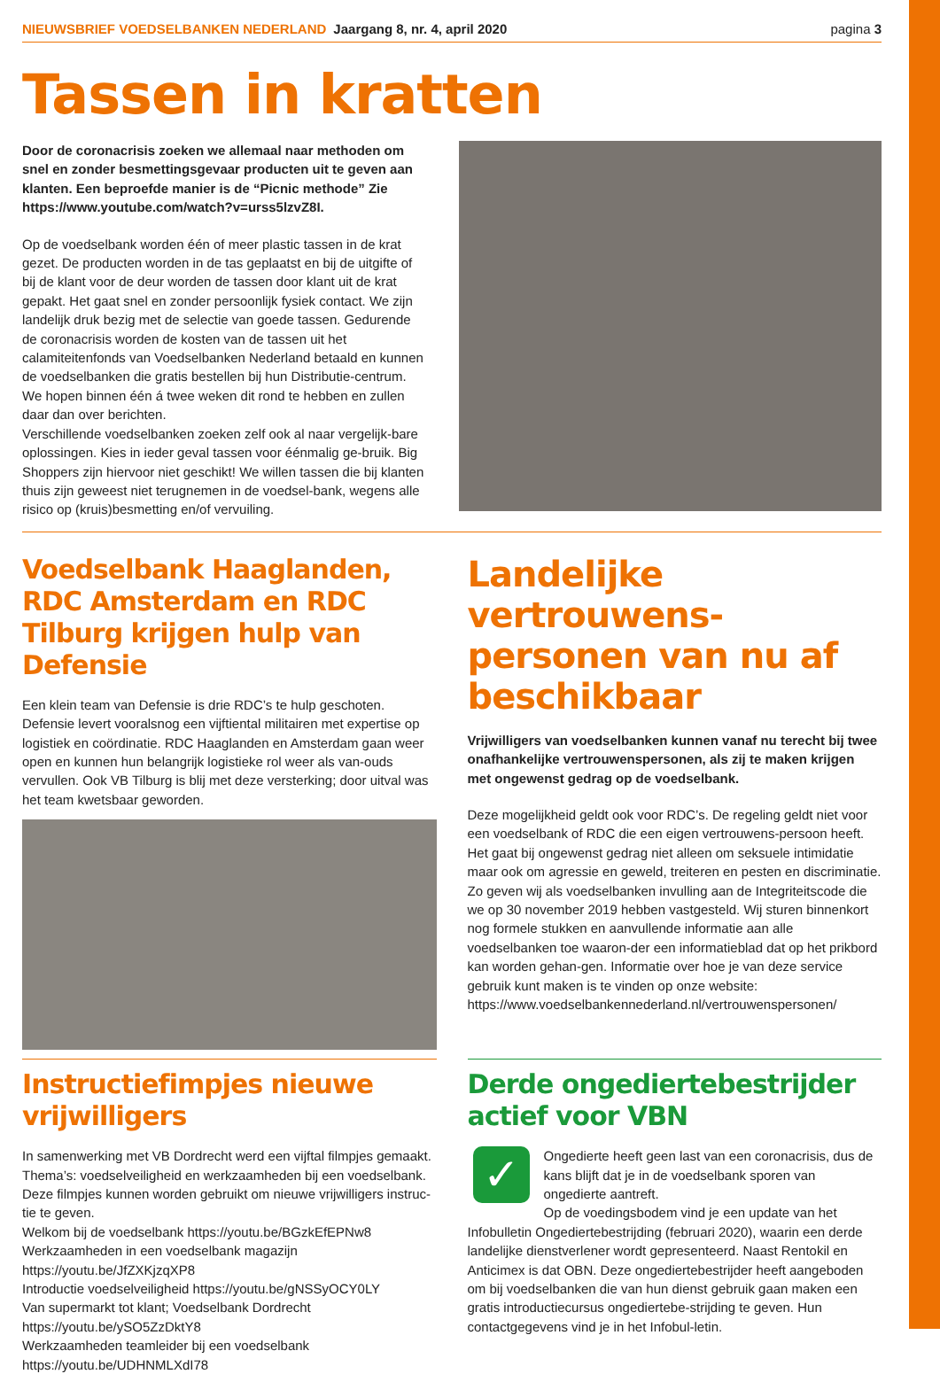NIEUWSBRIEF VOEDSELBANKEN NEDERLAND Jaargang 8, nr. 4, april 2020 pagina 3
Tassen in kratten
Door de coronacrisis zoeken we allemaal naar methoden om snel en zonder besmettingsgevaar producten uit te geven aan klanten. Een beproefde manier is de “Picnic methode” Zie https://www.youtube.com/watch?v=urss5lzvZ8I.
Op de voedselbank worden één of meer plastic tassen in de krat gezet. De producten worden in de tas geplaatst en bij de uitgifte of bij de klant voor de deur worden de tassen door klant uit de krat gepakt. Het gaat snel en zonder persoonlijk fysiek contact. We zijn landelijk druk bezig met de selectie van goede tassen. Gedurende de coronacrisis worden de kosten van de tassen uit het calamiteitenfonds van Voedselbanken Nederland betaald en kunnen de voedselbanken die gratis bestellen bij hun Distributie-centrum. We hopen binnen één á twee weken dit rond te hebben en zullen daar dan over berichten.
Verschillende voedselbanken zoeken zelf ook al naar vergelijk-bare oplossingen. Kies in ieder geval tassen voor éénmalig ge-bruik. Big Shoppers zijn hiervoor niet geschikt! We willen tassen die bij klanten thuis zijn geweest niet terugnemen in de voedsel-bank, wegens alle risico op (kruis)besmetting en/of vervuiling.
Voedselbank Haaglanden, RDC Amsterdam en RDC Tilburg krijgen hulp van Defensie
Een klein team van Defensie is drie RDC’s te hulp geschoten. Defensie levert vooralsnog een vijftiental militairen met expertise op logistiek en coördinatie. RDC Haaglanden en Amsterdam gaan weer open en kunnen hun belangrijk logistieke rol weer als van-ouds vervullen. Ook VB Tilburg is blij met deze versterking; door uitval was het team kwetsbaar geworden.
Landelijke vertrouwens-personen van nu af beschikbaar
Vrijwilligers van voedselbanken kunnen vanaf nu terecht bij twee onafhankelijke vertrouwenspersonen, als zij te maken krijgen met ongewenst gedrag op de voedselbank.
Deze mogelijkheid geldt ook voor RDC’s. De regeling geldt niet voor een voedselbank of RDC die een eigen vertrouwens-persoon heeft. Het gaat bij ongewenst gedrag niet alleen om seksuele intimidatie maar ook om agressie en geweld, treiteren en pesten en discriminatie. Zo geven wij als voedselbanken invulling aan de Integriteitscode die we op 30 november 2019 hebben vastgesteld. Wij sturen binnenkort nog formele stukken en aanvullende informatie aan alle voedselbanken toe waaron-der een informatieblad dat op het prikbord kan worden gehan-gen. Informatie over hoe je van deze service gebruik kunt maken is te vinden op onze website: https://www.voedselbankennederland.nl/vertrouwenspersonen/
Instructiefimpjes nieuwe vrijwilligers
In samenwerking met VB Dordrecht werd een vijftal filmpjes gemaakt. Thema’s: voedselveiligheid en werkzaamheden bij een voedselbank. Deze filmpjes kunnen worden gebruikt om nieuwe vrijwilligers instruc-tie te geven.
Welkom bij de voedselbank https://youtu.be/BGzkEfEPNw8
Werkzaamheden in een voedselbank magazijn
https://youtu.be/JfZXKjzqXP8
Introductie voedselveiligheid https://youtu.be/gNSSyOCY0LY
Van supermarkt tot klant; Voedselbank Dordrecht
https://youtu.be/ySO5ZzDktY8
Werkzaamheden teamleider bij een voedselbank
https://youtu.be/UDHNMLXdI78
Derde ongediertebestrijder actief voor VBN
✓
Ongedierte heeft geen last van een coronacrisis, dus de kans blijft dat je in de voedselbank sporen van ongedierte aantreft.
Op de voedingsbodem vind je een update van het Infobulletin Ongediertebestrijding (februari 2020), waarin een derde landelijke dienstverlener wordt gepresenteerd. Naast Rentokil en Anticimex is dat OBN. Deze ongediertebestrijder heeft aangeboden om bij voedselbanken die van hun dienst gebruik gaan maken een gratis introductiecursus ongediertebe-strijding te geven. Hun contactgegevens vind je in het Infobul-letin.